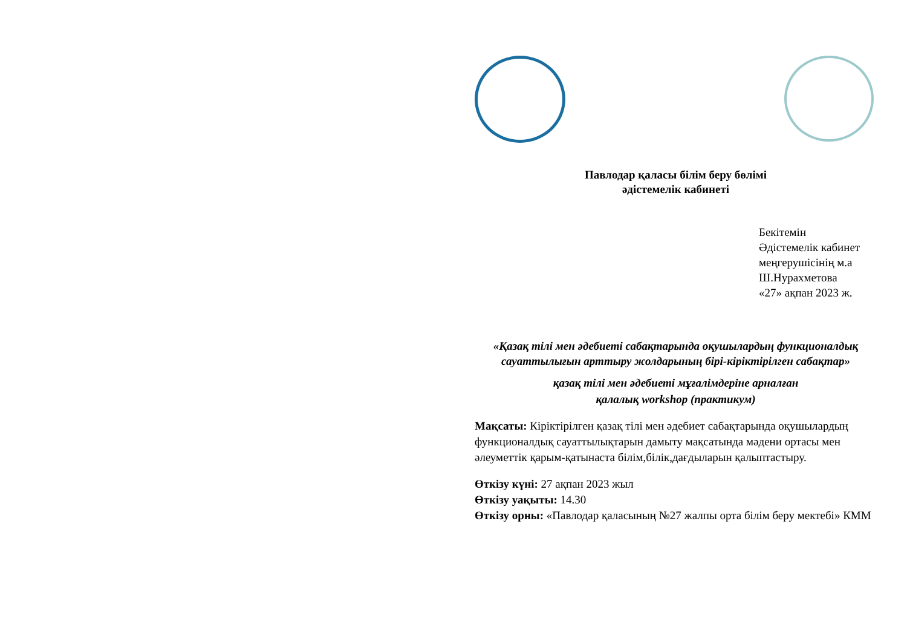Павлодар қаласы білім беру бөлімі
әдістемелік кабинеті
Бекітемін
Әдістемелік кабинет
меңгерушісінің м.а
Ш.Нурахметова
«27» ақпан 2023 ж.
«Қазақ тілі мен әдебиеті сабақтарында оқушылардың функционалдық сауаттылығын арттыру жолдарының бірі-кіріктірілген сабақтар»
қазақ тілі мен әдебиеті мұғалімдеріне арналған
қалалық workshop (практикум)
Мақсаты: Кіріктірілген қазақ тілі мен әдебиет сабақтарында оқушылардың функционалдық сауаттылықтарын дамыту мақсатында мәдени ортасы мен әлеуметтік қарым-қатынаста білім,білік,дағдыларын қалыптастыру.
Өткізу күні: 27 ақпан 2023 жыл
Өткізу уақыты: 14.30
Өткізу орны: «Павлодар қаласының №27 жалпы орта білім беру мектебі» КММ